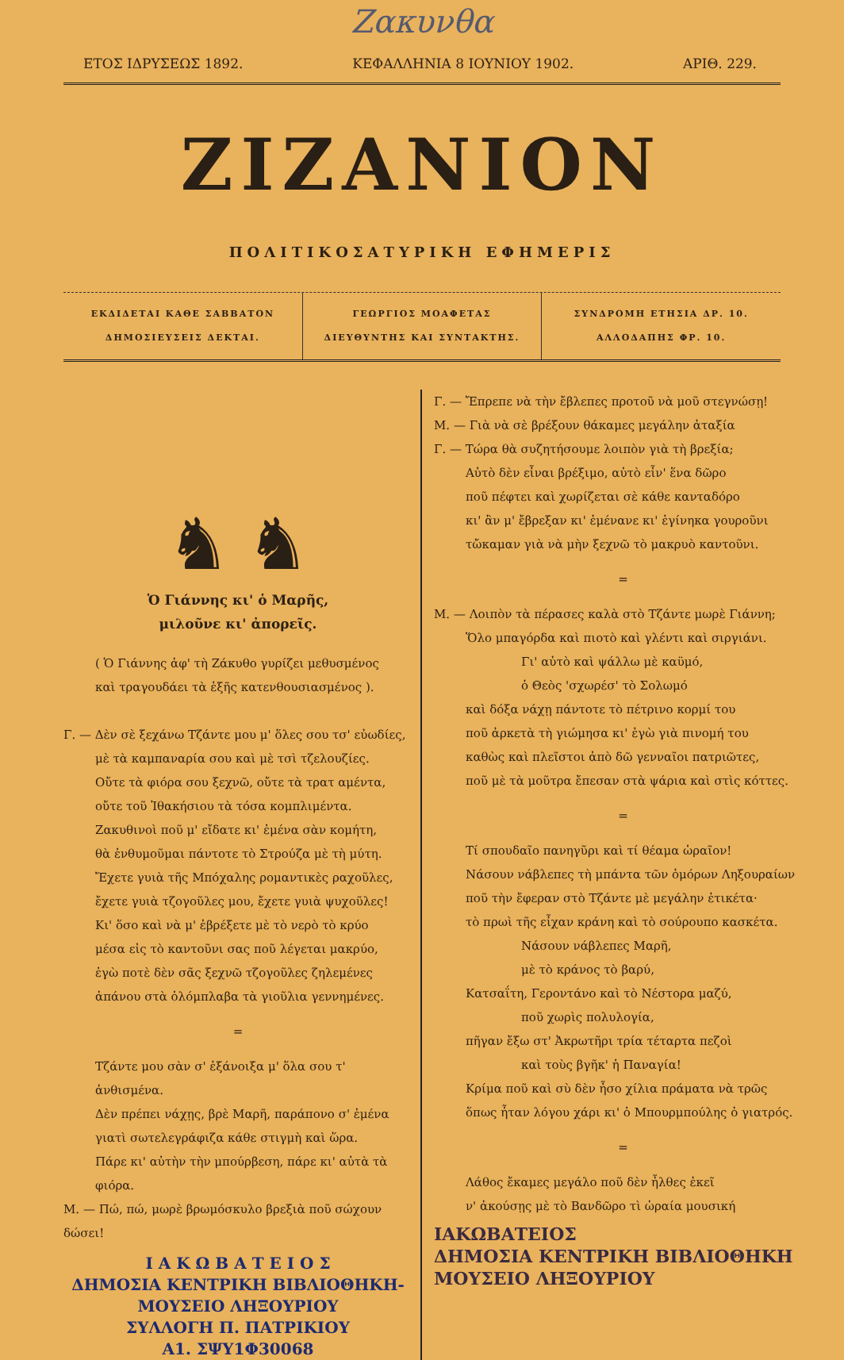Ζακυνθα
ΕΤΟΣ ΙΔΡΥΣΕΩΣ 1892. ΚΕΦΑΛΛΗΝΙΑ 8 ΙΟΥΝΙΟΥ 1902. ΑΡΙΘ. 229.
ΖΙΖΑΝΙΟΝ
ΠΟΛΙΤΙΚΟΣΑΤΥΡΙΚΗ ΕΦΗΜΕΡΙΣ
ΕΚΔΙΔΕΤΑΙ ΚΑΘΕ ΣΑΒΒΑΤΟΝ
ΔΗΜΟΣΙΕΥΣΕΙΣ ΔΕΚΤΑΙ.
ΓΕΩΡΓΙΟΣ ΜΟΑΦΕΤΑΣ
ΔΙΕΥΘΥΝΤΗΣ ΚΑΙ ΣΥΝΤΑΚΤΗΣ.
ΣΥΝΔΡΟΜΗ ΕΤΗΣΙΑ ΔΡ. 10.
ΑΛΛΟΔΑΠΗΣ ΦΡ. 10.
♞ ♞
Ὁ Γιάννης κι' ὁ Μαρῆς,
μιλοῦνε κι' ἀπορεῖς.
( Ὁ Γιάννης ἀφ' τὴ Ζάκυθο γυρίζει μεθυσμένος
καὶ τραγουδάει τὰ ἑξῆς κατενθουσιασμένος ).
Γ. — Δὲν σὲ ξεχάνω Τζάντε μου μ' ὅλες σου τσ' εὐωδίες,
μὲ τὰ καμπαναρία σου καὶ μὲ τσὶ τζελουζίες.
Οὔτε τὰ φιόρα σου ξεχνῶ, οὔτε τὰ τρατ αμέντα,
οὔτε τοῦ Ἰθακήσιου τὰ τόσα κομπλιμέντα.
Ζακυθινοὶ ποῦ μ' εἴδατε κι' ἐμένα σὰν κομήτη,
θὰ ἐνθυμοῦμαι πάντοτε τὸ Στρούζα μὲ τὴ μύτη.
Ἔχετε γυιὰ τῆς Μπόχαλης ρομαντικὲς ραχοῦλες,
ἔχετε γυιὰ τζογοῦλες μου, ἔχετε γυιὰ ψυχοῦλες!
Κι' ὅσο καὶ νὰ μ' ἐβρέξετε μὲ τὸ νερὸ τὸ κρύο
μέσα εἰς τὸ καντοῦνι σας ποῦ λέγεται μακρύο,
ἐγὼ ποτὲ δὲν σᾶς ξεχνῶ τζογοῦλες ζηλεμένες
ἀπάνου στὰ ὁλόμπλαβα τὰ γιοῦλια γεννημένες.
=
Τζάντε μου σὰν σ' ἐξάνοιξα μ' ὅλα σου τ' ἀνθισμένα.
Δὲν πρέπει νάχῃς, βρὲ Μαρῆ, παράπονο σ' ἐμένα
γιατὶ σωτελεγράφιζα κάθε στιγμὴ καὶ ὥρα.
Πάρε κι' αὐτὴν τὴν μπούρβεση, πάρε κι' αὐτὰ τὰ φιόρα.
Μ. — Πώ, πώ, μωρὲ βρωμόσκυλο βρεξιὰ ποῦ σώχουν δώσει!
Ι Α Κ Ω Β Α Τ Ε Ι Ο Σ
ΔΗΜΟΣΙΑ ΚΕΝΤΡΙΚΗ ΒΙΒΛΙΟΘΗΚΗ-ΜΟΥΣΕΙΟ ΛΗΞΟΥΡΙΟΥ
ΣΥΛΛΟΓΗ Π. ΠΑΤΡΙΚΙΟΥ
Α1. ΣΨΥ1Φ30068
Γ. — Ἔπρεπε νὰ τὴν ἔβλεπες προτοῦ νὰ μοῦ στεγνώσῃ!
Μ. — Γιὰ νὰ σὲ βρέξουν θάκαμες μεγάλην ἀταξία
Γ. — Τώρα θὰ συζητήσουμε λοιπὸν γιὰ τὴ βρεξία;
Αὐτὸ δὲν εἶναι βρέξιμο, αὐτὸ εἶν' ἕνα δῶρο
ποῦ πέφτει καὶ χωρίζεται σὲ κάθε κανταδόρο
κι' ἂν μ' ἔβρεξαν κι' ἐμένανε κι' ἐγίνηκα γουροῦνι
τὤκαμαν γιὰ νὰ μὴν ξεχνῶ τὸ μακρυὸ καντοῦνι.
=
Μ. — Λοιπὸν τὰ πέρασες καλὰ στὸ Τζάντε μωρὲ Γιάννη;
Ὅλο μπαγόρδα καὶ πιοτὸ καὶ γλέντι καὶ σιργιάνι.
Γι' αὐτὸ καὶ ψάλλω μὲ καϋμό,
ὁ Θεὸς 'σχωρέσ' τὸ Σολωμό
καὶ δόξα νάχῃ πάντοτε τὸ πέτρινο κορμί του
ποῦ ἀρκετὰ τὴ γιώμησα κι' ἐγὼ γιὰ πινομή του
καθὼς καὶ πλεῖστοι ἀπὸ δῶ γενναῖοι πατριῶτες,
ποῦ μὲ τὰ μοῦτρα ἔπεσαν στὰ ψάρια καὶ στὶς κόττες.
=
Τί σπουδαῖο πανηγῦρι καὶ τί θέαμα ὡραῖον!
Νάσουν νάβλεπες τὴ μπάντα τῶν ὁμόρων Ληξουραίων
ποῦ τὴν ἔφεραν στὸ Τζάντε μὲ μεγάλην ἐτικέτα·
τὸ πρωὶ τῆς εἶχαν κράνη καὶ τὸ σούρουπο κασκέτα.
Νάσουν νάβλεπες Μαρῆ,
μὲ τὸ κράνος τὸ βαρύ,
Κατσαΐτη, Γεροντάνο καὶ τὸ Νέστορα μαζύ,
ποῦ χωρὶς πολυλογία,
πῆγαν ἔξω στ' Ἀκρωτῆρι τρία τέταρτα πεζοὶ
καὶ τοὺς βγῆκ' ἡ Παναγία!
Κρίμα ποῦ καὶ σὺ δὲν ἦσο χίλια πράματα νὰ τρῶς
ὅπως ἦταν λόγου χάρι κι' ὁ Μπουρμπούλης ὁ γιατρός.
=
Λάθος ἔκαμες μεγάλο ποῦ δὲν ἦλθες ἐκεῖ
ν' ἀκούσῃς μὲ τὸ Βανδῶρο τὶ ὡραία μουσική
ΙΑΚΩΒΑΤΕΙΟΣ
ΔΗΜΟΣΙΑ ΚΕΝΤΡΙΚΗ ΒΙΒΛΙΟΘΗΚΗ
ΜΟΥΣΕΙΟ ΛΗΞΟΥΡΙΟΥ